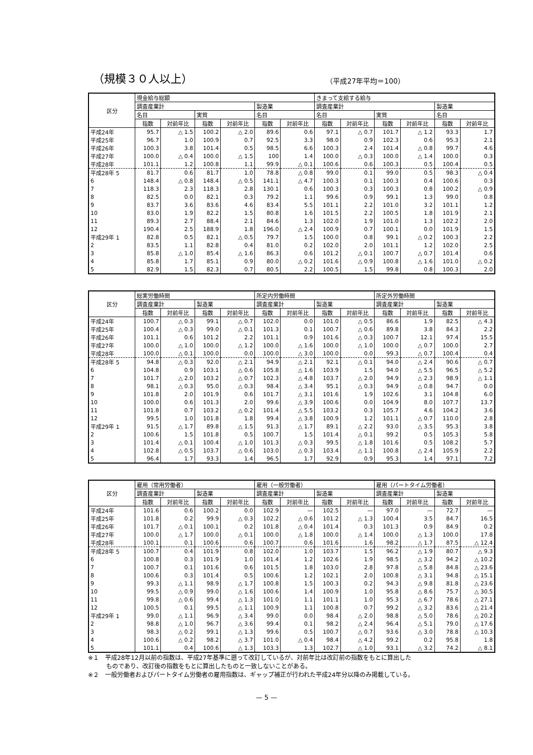（規模３０人以上）
（平成27年平均＝100）
| 区分 | 現金給与総額 | | | | | | きまって支給する給与 | | | | | |
| --- | --- | --- | --- | --- | --- | --- | --- | --- | --- | --- | --- | --- |
| | 調査産業計 | | | | 製造業 | | 調査産業計 | | | | 製造業 | |
| | 名目 | | 実質 | | 名目 | | 名目 | | 実質 | | 名目 | |
| | 指数 | 対前年比 | 指数 | 対前年比 | 指数 | 対前年比 | 指数 | 対前年比 | 指数 | 対前年比 | 指数 | 対前年比 |
| 平成24年 | 95.7 | △ 1.5 | 100.2 | △ 2.0 | 89.6 | 0.6 | 97.1 | △ 0.7 | 101.7 | △ 1.2 | 93.3 | 1.7 |
| 平成25年 | 96.7 | 1.0 | 100.9 | 0.7 | 92.5 | 3.3 | 98.0 | 0.9 | 102.3 | 0.6 | 95.3 | 2.1 |
| 平成26年 | 100.3 | 3.8 | 101.4 | 0.5 | 98.5 | 6.6 | 100.3 | 2.4 | 101.4 | △ 0.8 | 99.7 | 4.6 |
| 平成27年 | 100.0 | △ 0.4 | 100.0 | △ 1.5 | 100 | 1.4 | 100.0 | △ 0.3 | 100.0 | △ 1.4 | 100.0 | 0.3 |
| 平成28年 | 101.1 | 1.2 | 100.8 | 1.1 | 99.9 | △ 0.1 | 100.6 | 0.6 | 100.3 | 0.5 | 100.4 | 0.5 |
| 平成28年 5 | 81.7 | 0.6 | 81.7 | 1.0 | 78.8 | △ 0.8 | 99.0 | 0.1 | 99.0 | 0.5 | 98.3 | △ 0.4 |
| 6 | 148.4 | △ 0.8 | 148.4 | △ 0.5 | 141.1 | △ 4.7 | 100.3 | 0.1 | 100.3 | 0.4 | 100.6 | 0.3 |
| 7 | 118.3 | 2.3 | 118.3 | 2.8 | 130.1 | 0.6 | 100.3 | 0.3 | 100.3 | 0.8 | 100.2 | △ 0.9 |
| 8 | 82.5 | 0.0 | 82.1 | 0.3 | 79.2 | 1.1 | 99.6 | 0.9 | 99.1 | 1.3 | 99.0 | 0.8 |
| 9 | 83.7 | 3.6 | 83.6 | 4.6 | 83.4 | 5.5 | 101.1 | 2.2 | 101.0 | 3.2 | 101.1 | 1.2 |
| 10 | 83.0 | 1.9 | 82.2 | 1.5 | 80.8 | 1.6 | 101.5 | 2.2 | 100.5 | 1.8 | 101.9 | 2.1 |
| 11 | 89.3 | 2.7 | 88.4 | 2.1 | 84.6 | 1.3 | 102.0 | 1.9 | 101.0 | 1.3 | 102.2 | 2.0 |
| 12 | 190.4 | 2.5 | 188.9 | 1.8 | 196.0 | △ 2.4 | 100.9 | 0.7 | 100.1 | 0.0 | 101.9 | 1.5 |
| 平成29年 1 | 82.8 | 0.5 | 82.1 | △ 0.5 | 79.7 | 1.5 | 100.0 | 0.8 | 99.1 | △ 0.2 | 100.3 | 2.2 |
| 2 | 83.5 | 1.1 | 82.8 | 0.4 | 81.0 | 0.2 | 102.0 | 2.0 | 101.1 | 1.2 | 102.0 | 2.5 |
| 3 | 85.8 | △ 1.0 | 85.4 | △ 1.6 | 86.3 | 0.6 | 101.2 | △ 0.1 | 100.7 | △ 0.7 | 101.4 | 0.6 |
| 4 | 85.8 | 1.7 | 85.1 | 0.9 | 80.0 | △ 0.2 | 101.6 | △ 0.9 | 100.8 | △ 1.6 | 101.0 | △ 0.2 |
| 5 | 82.9 | 1.5 | 82.3 | 0.7 | 80.5 | 2.2 | 100.5 | 1.5 | 99.8 | 0.8 | 100.3 | 2.0 |
| 区分 | 総実労働時間 | | | | 所定内労働時間 | | | | 所定外労働時間 | | | |
| --- | --- | --- | --- | --- | --- | --- | --- | --- | --- | --- | --- | --- |
| | 調査産業計 | | 製造業 | | 調査産業計 | | 製造業 | | 調査産業計 | | 製造業 | |
| | 指数 | 対前年比 | 指数 | 対前年比 | 指数 | 対前年比 | 指数 | 対前年比 | 指数 | 対前年比 | 指数 | 対前年比 |
| 平成24年 | 100.7 | △ 0.3 | 99.1 | △ 0.7 | 102.0 | 0.0 | 101.0 | △ 0.5 | 86.6 | 1.9 | 82.5 | △ 4.3 |
| 平成25年 | 100.4 | △ 0.3 | 99.0 | △ 0.1 | 101.3 | 0.1 | 100.7 | △ 0.6 | 89.8 | 3.8 | 84.3 | 2.2 |
| 平成26年 | 101.1 | 0.6 | 101.2 | 2.2 | 101.1 | 0.9 | 101.6 | △ 0.3 | 100.7 | 12.1 | 97.4 | 15.5 |
| 平成27年 | 100.0 | △ 1.0 | 100.0 | △ 1.2 | 100.0 | △ 1.6 | 100.0 | △ 1.0 | 100.0 | △ 0.7 | 100.0 | 2.7 |
| 平成28年 | 100.0 | △ 0.1 | 100.0 | 0.0 | 100.0 | △ 3.0 | 100.0 | 0.0 | 99.3 | △ 0.7 | 100.4 | 0.4 |
| 平成28年 5 | 94.8 | △ 0.3 | 92.0 | △ 2.1 | 94.9 | △ 2.1 | 92.1 | △ 0.1 | 94.0 | △ 2.4 | 90.6 | △ 0.7 |
| 6 | 104.8 | 0.9 | 103.1 | △ 0.6 | 105.8 | △ 1.6 | 103.9 | 1.5 | 94.0 | △ 5.5 | 96.5 | △ 5.2 |
| 7 | 101.7 | △ 2.0 | 103.2 | △ 0.7 | 102.3 | △ 4.8 | 103.7 | △ 2.0 | 94.9 | △ 2.3 | 98.9 | △ 1.1 |
| 8 | 98.1 | △ 0.3 | 95.0 | △ 0.3 | 98.4 | △ 3.4 | 95.1 | △ 0.3 | 94.9 | △ 0.8 | 94.7 | 0.0 |
| 9 | 101.8 | 2.0 | 101.9 | 0.6 | 101.7 | △ 3.1 | 101.6 | 1.9 | 102.6 | 3.1 | 104.8 | 6.0 |
| 10 | 100.0 | 0.6 | 101.3 | 2.0 | 99.6 | △ 3.9 | 100.6 | 0.0 | 104.9 | 8.0 | 107.7 | 13.7 |
| 11 | 101.8 | 0.7 | 103.2 | △ 0.2 | 101.4 | △ 5.5 | 103.2 | 0.3 | 105.7 | 4.6 | 104.2 | 3.6 |
| 12 | 99.5 | 1.0 | 101.8 | 1.8 | 99.4 | △ 3.8 | 100.9 | 1.2 | 101.1 | △ 0.7 | 110.0 | 2.8 |
| 平成29年 1 | 91.5 | △ 1.7 | 89.8 | △ 1.5 | 91.3 | △ 1.7 | 89.1 | △ 2.2 | 93.0 | △ 3.5 | 95.3 | 3.8 |
| 2 | 100.6 | 1.5 | 101.8 | 0.5 | 100.7 | 1.5 | 101.4 | △ 0.1 | 99.2 | 0.5 | 105.3 | 5.8 |
| 3 | 101.4 | △ 0.1 | 100.4 | △ 1.0 | 101.3 | △ 0.3 | 99.5 | △ 1.8 | 101.6 | 0.5 | 108.2 | 5.7 |
| 4 | 102.8 | △ 0.5 | 103.7 | △ 0.6 | 103.0 | △ 0.3 | 103.4 | △ 1.1 | 100.8 | △ 2.4 | 105.9 | 2.2 |
| 5 | 96.4 | 1.7 | 93.3 | 1.4 | 96.5 | 1.7 | 92.9 | 0.9 | 95.3 | 1.4 | 97.1 | 7.2 |
| 区分 | 雇用（常用労働者） | | | | 雇用（一般労働者） | | | | 雇用（パートタイム労働者） | | | |
| --- | --- | --- | --- | --- | --- | --- | --- | --- | --- | --- | --- | --- |
| | 調査産業計 | | 製造業 | | 調査産業計 | | 製造業 | | 調査産業計 | | 製造業 | |
| | 指数 | 対前年比 | 指数 | 対前年比 | 指数 | 対前年比 | 指数 | 対前年比 | 指数 | 対前年比 | 指数 | 対前年比 |
| 平成24年 | 101.6 | 0.6 | 100.2 | 0.0 | 102.9 | — | 102.5 | — | 97.0 | — | 72.7 | — |
| 平成25年 | 101.8 | 0.2 | 99.9 | △ 0.3 | 102.2 | △ 0.6 | 101.2 | △ 1.3 | 100.4 | 3.5 | 84.7 | 16.5 |
| 平成26年 | 101.7 | △ 0.1 | 100.1 | 0.2 | 101.8 | △ 0.4 | 101.4 | 0.3 | 101.3 | 0.9 | 84.9 | 0.2 |
| 平成27年 | 100.0 | △ 1.7 | 100.0 | △ 0.1 | 100.0 | △ 1.8 | 100.0 | △ 1.4 | 100.0 | △ 1.3 | 100.0 | 17.8 |
| 平成28年 | 100.1 | 0.1 | 100.6 | 0.6 | 100.7 | 0.6 | 101.6 | 1.6 | 98.2 | △ 1.7 | 87.5 | △ 12.4 |
| 平成28年 5 | 100.7 | 0.4 | 101.9 | 0.8 | 102.0 | 1.0 | 103.7 | 1.5 | 96.2 | △ 1.9 | 80.7 | △ 9.3 |
| 6 | 100.8 | 0.3 | 101.9 | 1.0 | 101.4 | 1.2 | 102.6 | 1.9 | 98.5 | △ 3.2 | 94.2 | △ 10.2 |
| 7 | 100.7 | 0.1 | 101.6 | 0.6 | 101.5 | 1.8 | 103.0 | 2.8 | 97.8 | △ 5.8 | 84.8 | △ 23.6 |
| 8 | 100.6 | 0.3 | 101.4 | 0.5 | 100.6 | 1.2 | 102.1 | 2.0 | 100.8 | △ 3.1 | 94.8 | △ 15.1 |
| 9 | 99.3 | △ 1.1 | 98.9 | △ 1.7 | 100.8 | 1.5 | 100.3 | 0.2 | 94.3 | △ 9.8 | 81.8 | △ 23.6 |
| 10 | 99.5 | △ 0.9 | 99.0 | △ 1.6 | 100.6 | 1.4 | 100.9 | 1.0 | 95.8 | △ 8.6 | 75.7 | △ 30.5 |
| 11 | 99.8 | △ 0.6 | 99.4 | △ 1.3 | 101.0 | 1.1 | 101.1 | 1.0 | 95.3 | △ 6.7 | 78.6 | △ 27.1 |
| 12 | 100.5 | 0.1 | 99.5 | △ 1.1 | 100.9 | 1.1 | 100.8 | 0.7 | 99.2 | △ 3.2 | 83.6 | △ 21.4 |
| 平成29年 1 | 99.0 | △ 1.1 | 96.9 | △ 3.4 | 99.0 | 0.0 | 98.4 | △ 2.0 | 98.8 | △ 5.0 | 78.6 | △ 20.2 |
| 2 | 98.8 | △ 1.0 | 96.7 | △ 3.6 | 99.4 | 0.1 | 98.2 | △ 2.4 | 96.4 | △ 5.1 | 79.0 | △ 17.6 |
| 3 | 98.3 | △ 0.2 | 99.1 | △ 1.3 | 99.6 | 0.5 | 100.7 | △ 0.7 | 93.6 | △ 3.0 | 78.8 | △ 10.3 |
| 4 | 100.6 | △ 0.2 | 98.2 | △ 3.7 | 101.0 | △ 0.4 | 98.4 | △ 4.2 | 99.2 | 0.2 | 95.8 | 1.8 |
| 5 | 101.1 | 0.4 | 100.6 | △ 1.3 | 103.3 | 1.3 | 102.7 | △ 1.0 | 93.1 | △ 3.2 | 74.2 | △ 8.1 |
※１　平成28年12月以前の指数は、平成27年基準に遡って改訂しているが、対前年比は改訂前の指数をもとに算出した
　　　ものであり、改訂後の指数をもとに算出したものと一致しないことがある。
※２　一般労働者およびパートタイム労働者の雇用指数は、ギャップ補正が行われた平成24年分以降のみ掲載している。
— 5 —